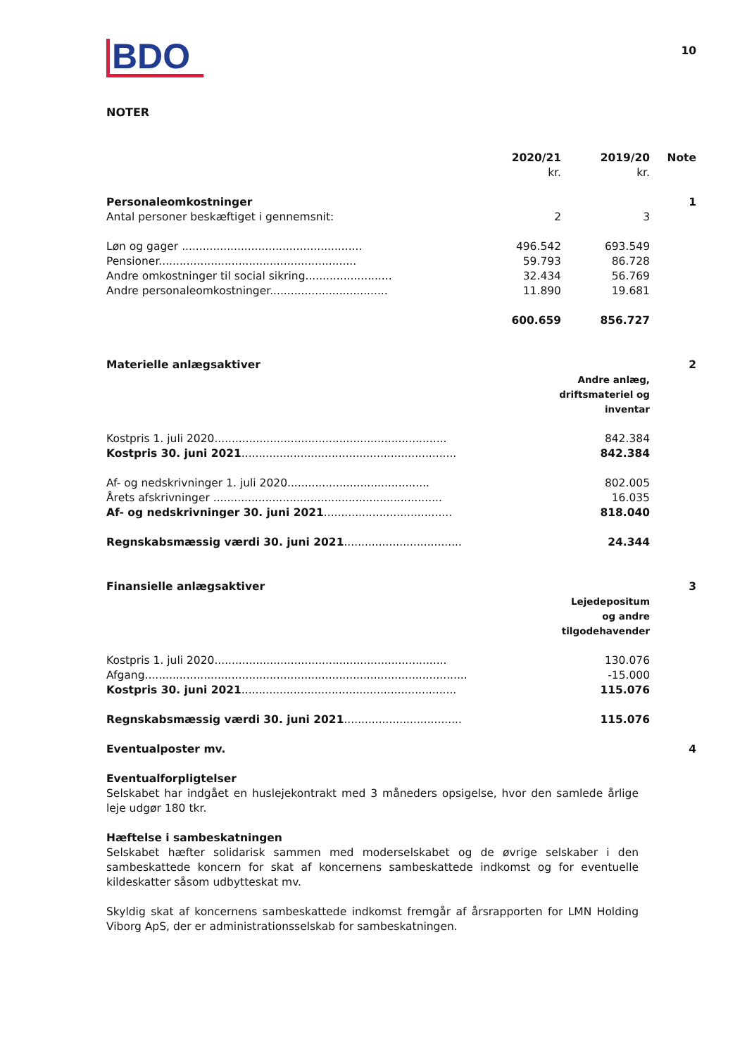BDO
10
NOTER
| | 2020/21 kr. | 2019/20 kr. | Note |
| Personaleomkostninger | | | 1 |
| Antal personer beskæftiget i gennemsnit: | 2 | 3 | |
| Løn og gager .................................................... | 496.542 | 693.549 | |
| Pensioner......................................................... | 59.793 | 86.728 | |
| Andre omkostninger til social sikring......................... | 32.434 | 56.769 | |
| Andre personaleomkostninger.................................. | 11.890 | 19.681 | |
| | 600.659 | 856.727 | |
| Materielle anlægsaktiver | | | 2 |
| | Andre anlæg, driftsmateriel og inventar | | |
| Kostpris 1. juli 2020................................................................... | | 842.384 | |
| Kostpris 30. juni 2021 .............................................................. | | 842.384 | |
| Af- og nedskrivninger 1. juli 2020......................................... | | 802.005 | |
| Årets afskrivninger .................................................................. | | 16.035 | |
| Af- og nedskrivninger 30. juni 2021 ..................................... | | 818.040 | |
| Regnskabsmæssig værdi 30. juni 2021 .................................. | | 24.344 | |
| Finansielle anlægsaktiver | | | 3 |
| | Lejedepositum og andre tilgodehavender | | |
| Kostpris 1. juli 2020................................................................... | | 130.076 | |
| Afgang............................................................................................. | | -15.000 | |
| Kostpris 30. juni 2021 .............................................................. | | 115.076 | |
| Regnskabsmæssig værdi 30. juni 2021 .................................. | | 115.076 | |
| Eventualposter mv. | | | 4 |
Eventualforpligtelser
Selskabet har indgået en huslejekontrakt med 3 måneders opsigelse, hvor den samlede årlige leje udgør 180 tkr.
Hæftelse i sambeskatningen
Selskabet hæfter solidarisk sammen med moderselskabet og de øvrige selskaber i den sambeskattede koncern for skat af koncernens sambeskattede indkomst og for eventuelle kildeskatter såsom udbytteskat mv.
Skyldig skat af koncernens sambeskattede indkomst fremgår af årsrapporten for LMN Holding Viborg ApS, der er administrationsselskab for sambeskatningen.